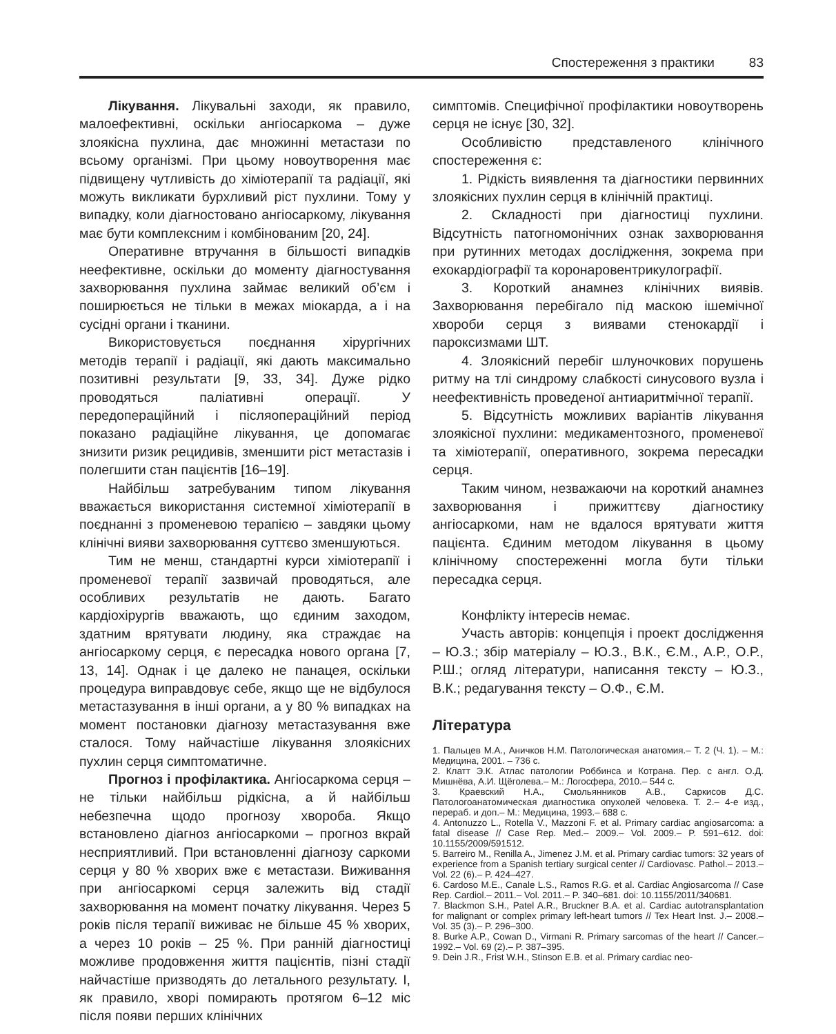Спостереження з практики 83
Лікування. Лікувальні заходи, як правило, малоефективні, оскільки ангіосаркома – дуже злоякісна пухлина, дає множинні метастази по всьому організмі. При цьому новоутворення має підвищену чутливість до хіміотерапії та радіації, які можуть викликати бурхливий ріст пухлини. Тому у випадку, коли діагностовано ангіосаркому, лікування має бути комплексним і комбінованим [20, 24].
Оперативне втручання в більшості випадків неефективне, оскільки до моменту діагностування захворювання пухлина займає великий об’єм і поширюється не тільки в межах міокарда, а і на сусідні органи і тканини.
Використовується поєднання хірургічних методів терапії і радіації, які дають максимально позитивні результати [9, 33, 34]. Дуже рідко проводяться паліативні операції. У передопераційний і післяопераційний період показано радіаційне лікування, це допомагає знизити ризик рецидивів, зменшити ріст метастазів і полегшити стан пацієнтів [16–19].
Найбільш затребуваним типом лікування вважається використання системної хіміотерапії в поєднанні з променевою терапією – завдяки цьому клінічні вияви захворювання суттєво зменшуються.
Тим не менш, стандартні курси хіміотерапії і променевої терапії зазвичай проводяться, але особливих результатів не дають. Багато кардіохірургів вважають, що єдиним заходом, здатним врятувати людину, яка страждає на ангіосаркому серця, є пересадка нового органа [7, 13, 14]. Однак і це далеко не панацея, оскільки процедура виправдовує себе, якщо ще не відбулося метастазування в інші органи, а у 80 % випадках на момент постановки діагнозу метастазування вже сталося. Тому найчастіше лікування злоякісних пухлин серця симптоматичне.
Прогноз і профілактика. Ангіосаркома серця – не тільки найбільш рідкісна, а й найбільш небезпечна щодо прогнозу хвороба. Якщо встановлено діагноз ангіосаркоми – прогноз вкрай несприятливий. При встановленні діагнозу саркоми серця у 80 % хворих вже є метастази. Виживання при ангіосаркомі серця залежить від стадії захворювання на момент початку лікування. Через 5 років після терапії виживає не більше 45 % хворих, а через 10 років – 25 %. При ранній діагностиці можливе продовження життя пацієнтів, пізні стадії найчастіше призводять до летального результату. І, як правило, хворі помирають протягом 6–12 міс після появи перших клінічних
симптомів. Специфічної профілактики новоутворень серця не існує [30, 32].
Особливістю представленого клінічного спостереження є:
1. Рідкість виявлення та діагностики первинних злоякісних пухлин серця в клінічній практиці.
2. Складності при діагностиці пухлини. Відсутність патогномонічних ознак захворювання при рутинних методах дослідження, зокрема при ехокардіографії та коронаровентрикулографії.
3. Короткий анамнез клінічних виявів. Захворювання перебігало під маскою ішемічної хвороби серця з виявами стенокардії і пароксизмами ШТ.
4. Злоякісний перебіг шлуночкових порушень ритму на тлі синдрому слабкості синусового вузла і неефективність проведеної антиаритмічної терапії.
5. Відсутність можливих варіантів лікування злоякісної пухлини: медикаментозного, променевої та хіміотерапії, оперативного, зокрема пересадки серця.
Таким чином, незважаючи на короткий анамнез захворювання і прижиттєву діагностику ангіосаркоми, нам не вдалося врятувати життя пацієнта. Єдиним методом лікування в цьому клінічному спостереженні могла бути тільки пересадка серця.
Конфлікту інтересів немає.
Участь авторів: концепція і проект дослідження – Ю.З.; збір матеріалу – Ю.З., В.К., Є.М., А.Р., О.Р., Р.Ш.; огляд літератури, написання тексту – Ю.З., В.К.; редагування тексту – О.Ф., Є.М.
Література
1. Пальцев М.А., Аничков Н.М. Патологическая анатомия.– Т. 2 (Ч. 1). – М.: Медицина, 2001. – 736 с.
2. Клатт Э.К. Атлас патологии Роббинса и Котрана. Пер. с англ. О.Д. Мишнёва, А.И. Щёголева.– М.: Логосфера, 2010.– 544 с.
3. Краевский Н.А., Смольянников А.В., Саркисов Д.С. Патологоанатомическая диагностика опухолей человека. Т. 2.– 4-е изд., перераб. и доп.– М.: Медицина, 1993.– 688 с.
4. Antonuzzo L., Rotella V., Mazzoni F. et al. Primary cardiac angiosarcoma: a fatal disease // Case Rep. Med.– 2009.– Vol. 2009.– P. 591–612. doi: 10.1155/2009/591512.
5. Barreiro M., Renilla A., Jimenez J.M. et al. Primary cardiac tumors: 32 years of experience from a Spanish tertiary surgical center // Cardiovasc. Pathol.– 2013.– Vol. 22 (6).– P. 424–427.
6. Cardoso M.E., Canale L.S., Ramos R.G. et al. Cardiac Angiosarcoma // Case Rep. Cardiol.– 2011.– Vol. 2011.– P. 340–681. doi: 10.1155/2011/340681.
7. Blackmon S.H., Patel A.R., Bruckner B.A. et al. Cardiac autotransplantation for malignant or complex primary left-heart tumors // Tex Heart Inst. J.– 2008.– Vol. 35 (3).– P. 296–300.
8. Burke A.P., Cowan D., Virmani R. Primary sarcomas of the heart // Cancer.– 1992.– Vol. 69 (2).– P. 387–395.
9. Dein J.R., Frist W.H., Stinson E.B. et al. Primary cardiac neo-